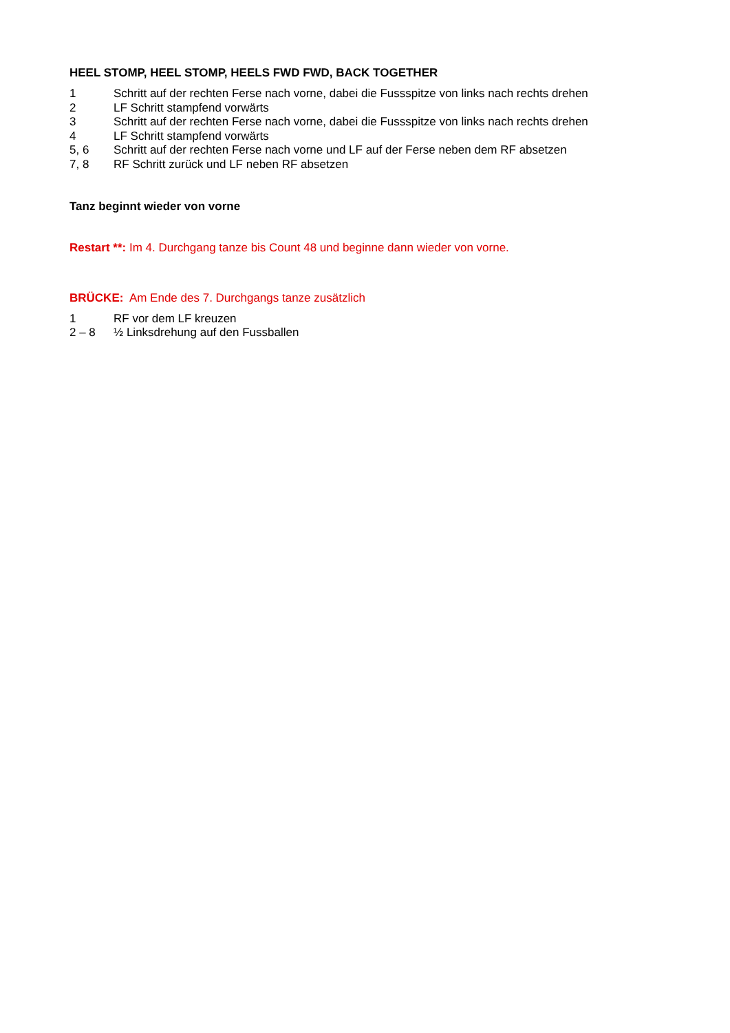HEEL STOMP, HEEL STOMP, HEELS FWD FWD, BACK TOGETHER
1 Schritt auf der rechten Ferse nach vorne, dabei die Fussspitze von links nach rechts drehen
2 LF Schritt stampfend vorwärts
3 Schritt auf der rechten Ferse nach vorne, dabei die Fussspitze von links nach rechts drehen
4 LF Schritt stampfend vorwärts
5, 6 Schritt auf der rechten Ferse nach vorne und LF auf der Ferse neben dem RF absetzen
7, 8 RF Schritt zurück und LF neben RF absetzen
Tanz beginnt wieder von vorne
Restart **: Im 4. Durchgang tanze bis Count 48 und beginne dann wieder von vorne.
BRÜCKE: Am Ende des 7. Durchgangs tanze zusätzlich
1 RF vor dem LF kreuzen
2 – 8 ½ Linksdrehung auf den Fussballen